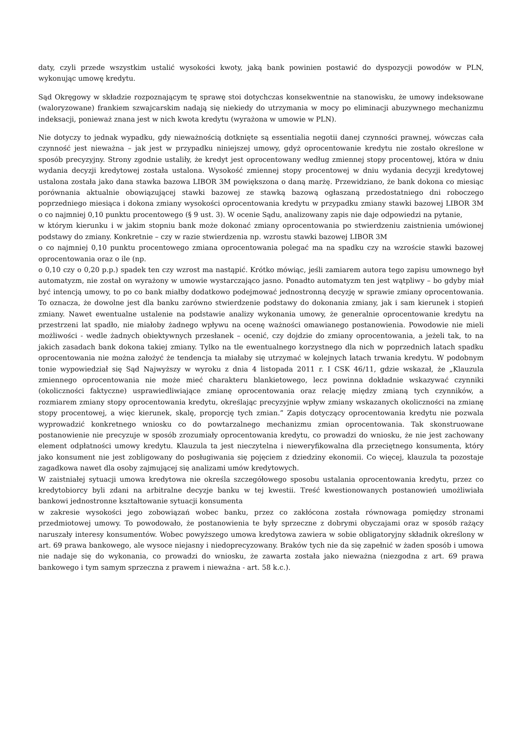daty, czyli przede wszystkim ustalić wysokości kwoty, jaką bank powinien postawić do dyspozycji powodów w PLN, wykonując umowę kredytu.
Sąd Okręgowy w składzie rozpoznającym tę sprawę stoi dotychczas konsekwentnie na stanowisku, że umowy indeksowane (waloryzowane) frankiem szwajcarskim nadają się niekiedy do utrzymania w mocy po eliminacji abuzywnego mechanizmu indeksacji, ponieważ znana jest w nich kwota kredytu (wyrażona w umowie w PLN).
Nie dotyczy to jednak wypadku, gdy nieważnością dotknięte są essentialia negotii danej czynności prawnej, wówczas cała czynność jest nieważna – jak jest w przypadku niniejszej umowy, gdyż oprocentowanie kredytu nie zostało określone w sposób precyzyjny. Strony zgodnie ustaliły, że kredyt jest oprocentowany według zmiennej stopy procentowej, która w dniu wydania decyzji kredytowej została ustalona. Wysokość zmiennej stopy procentowej w dniu wydania decyzji kredytowej ustalona została jako dana stawka bazowa LIBOR 3M powiększona o daną marżę. Przewidziano, że bank dokona co miesiąc porównania aktualnie obowiązującej stawki bazowej ze stawką bazową ogłaszaną przedostatniego dni roboczego poprzedniego miesiąca i dokona zmiany wysokości oprocentowania kredytu w przypadku zmiany stawki bazowej LIBOR 3M o co najmniej 0,10 punktu procentowego (§ 9 ust. 3). W ocenie Sądu, analizowany zapis nie daje odpowiedzi na pytanie,
w którym kierunku i w jakim stopniu bank może dokonać zmiany oprocentowania po stwierdzeniu zaistnienia umówionej podstawy do zmiany. Konkretnie – czy w razie stwierdzenia np. wzrostu stawki bazowej LIBOR 3M
o co najmniej 0,10 punktu procentowego zmiana oprocentowania polegać ma na spadku czy na wzroście stawki bazowej oprocentowania oraz o ile (np.
o 0,10 czy o 0,20 p.p.) spadek ten czy wzrost ma nastąpić. Krótko mówiąc, jeśli zamiarem autora tego zapisu umownego był automatyzm, nie został on wyrażony w umowie wystarczająco jasno. Ponadto automatyzm ten jest wątpliwy – bo gdyby miał być intencją umowy, to po co bank miałby dodatkowo podejmować jednostronną decyzję w sprawie zmiany oprocentowania. To oznacza, że dowolne jest dla banku zarówno stwierdzenie podstawy do dokonania zmiany, jak i sam kierunek i stopień zmiany. Nawet ewentualne ustalenie na podstawie analizy wykonania umowy, że generalnie oprocentowanie kredytu na przestrzeni lat spadło, nie miałoby żadnego wpływu na ocenę ważności omawianego postanowienia. Powodowie nie mieli możliwości - wedle żadnych obiektywnych przesłanek – ocenić, czy dojdzie do zmiany oprocentowania, a jeżeli tak, to na jakich zasadach bank dokona takiej zmiany. Tylko na tle ewentualnego korzystnego dla nich w poprzednich latach spadku oprocentowania nie można założyć że tendencja ta miałaby się utrzymać w kolejnych latach trwania kredytu. W podobnym tonie wypowiedział się Sąd Najwyższy w wyroku z dnia 4 listopada 2011 r. I CSK 46/11, gdzie wskazał, że „Klauzula zmiennego oprocentowania nie może mieć charakteru blankietowego, lecz powinna dokładnie wskazywać czynniki (okoliczności faktyczne) usprawiedliwiające zmianę oprocentowania oraz relację między zmianą tych czynników, a rozmiarem zmiany stopy oprocentowania kredytu, określając precyzyjnie wpływ zmiany wskazanych okoliczności na zmianę stopy procentowej, a więc kierunek, skalę, proporcję tych zmian.” Zapis dotyczący oprocentowania kredytu nie pozwala wyprowadzić konkretnego wniosku co do powtarzalnego mechanizmu zmian oprocentowania. Tak skonstruowane postanowienie nie precyzuje w sposób zrozumiały oprocentowania kredytu, co prowadzi do wniosku, że nie jest zachowany element odpłatności umowy kredytu. Klauzula ta jest nieczytelna i nieweryfikowalna dla przeciętnego konsumenta, który jako konsument nie jest zobligowany do posługiwania się pojęciem z dziedziny ekonomii. Co więcej, klauzula ta pozostaje zagadkowa nawet dla osoby zajmującej się analizami umów kredytowych.
W zaistniałej sytuacji umowa kredytowa nie określa szczegółowego sposobu ustalania oprocentowania kredytu, przez co kredytobiorcy byli zdani na arbitralne decyzje banku w tej kwestii. Treść kwestionowanych postanowień umożliwiała bankowi jednostronne kształtowanie sytuacji konsumenta
w zakresie wysokości jego zobowiązań wobec banku, przez co zakłócona została równowaga pomiędzy stronami przedmiotowej umowy. To powodowało, że postanowienia te były sprzeczne z dobrymi obyczajami oraz w sposób rażący naruszały interesy konsumentów. Wobec powyższego umowa kredytowa zawiera w sobie obligatoryjny składnik określony w art. 69 prawa bankowego, ale wysoce niejasny i niedoprecyzowany. Braków tych nie da się zapełnić w żaden sposób i umowa nie nadaje się do wykonania, co prowadzi do wniosku, że zawarta została jako nieważna (niezgodna z art. 69 prawa bankowego i tym samym sprzeczna z prawem i nieważna - art. 58 k.c.).